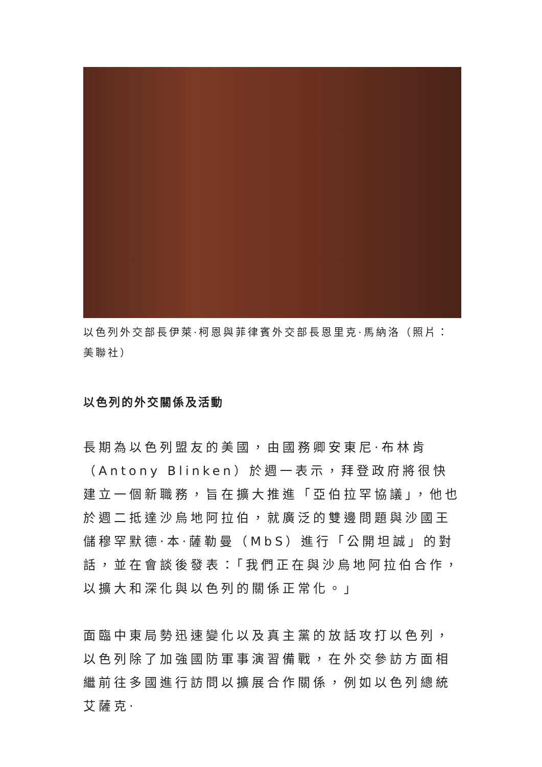以色列外交部長伊萊·柯恩與菲律賓外交部長恩里克·馬納洛（照片：美聯社）
以色列的外交關係及活動
長期為以色列盟友的美國，由國務卿安東尼·布林肯（Antony Blinken）於週一表示，拜登政府將很快建立一個新職務，旨在擴大推進「亞伯拉罕協議」，他也於週二抵達沙烏地阿拉伯，就廣泛的雙邊問題與沙國王儲穆罕默德·本·薩勒曼（MbS）進行「公開坦誠」的對話，並在會談後發表：「我們正在與沙烏地阿拉伯合作，以擴大和深化與以色列的關係正常化。」
面臨中東局勢迅速變化以及真主黨的放話攻打以色列，以色列除了加強國防軍事演習備戰，在外交參訪方面相繼前往多國進行訪問以擴展合作關係，例如以色列總統艾薩克·